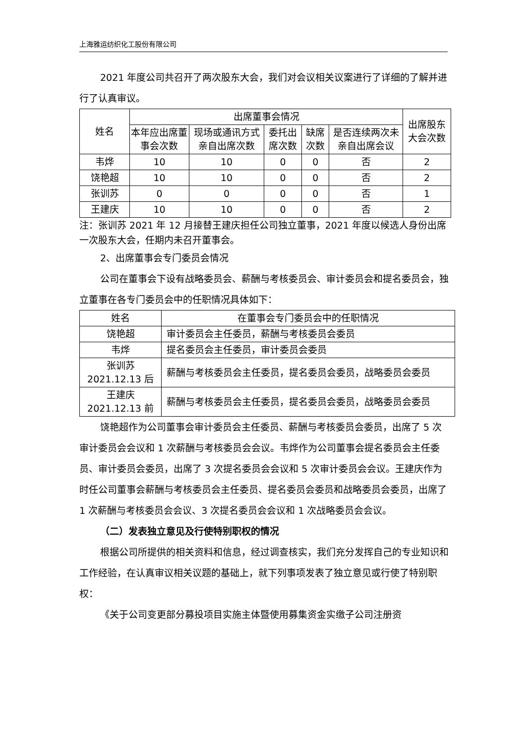上海雅运纺织化工股份有限公司
2021 年度公司共召开了两次股东大会，我们对会议相关议案进行了详细的了解并进行了认真审议。
| 姓名 | 出席董事会情况 | | | | | 出席股东大会次数 |
| --- | --- | --- | --- | --- | --- | --- |
| | 本年应出席董事会次数 | 现场或通讯方式亲自出席次数 | 委托出席次数 | 缺席次数 | 是否连续两次未亲自出席会议 | |
| 韦烨 | 10 | 10 | 0 | 0 | 否 | 2 |
| 饶艳超 | 10 | 10 | 0 | 0 | 否 | 2 |
| 张训苏 | 0 | 0 | 0 | 0 | 否 | 1 |
| 王建庆 | 10 | 10 | 0 | 0 | 否 | 2 |
注：张训苏 2021 年 12 月接替王建庆担任公司独立董事，2021 年度以候选人身份出席一次股东大会，任期内未召开董事会。
2、出席董事会专门委员会情况
公司在董事会下设有战略委员会、薪酬与考核委员会、审计委员会和提名委员会，独立董事在各专门委员会中的任职情况具体如下：
| 姓名 | 在董事会专门委员会中的任职情况 |
| --- | --- |
| 饶艳超 | 审计委员会主任委员，薪酬与考核委员会委员 |
| 韦烨 | 提名委员会主任委员，审计委员会委员 |
| 张训苏 2021.12.13 后 | 薪酬与考核委员会主任委员，提名委员会委员，战略委员会委员 |
| 王建庆 2021.12.13 前 | 薪酬与考核委员会主任委员，提名委员会委员，战略委员会委员 |
饶艳超作为公司董事会审计委员会主任委员、薪酬与考核委员会委员，出席了 5 次审计委员会会议和 1 次薪酬与考核委员会会议。韦烨作为公司董事会提名委员会主任委员、审计委员会委员，出席了 3 次提名委员会会议和 5 次审计委员会会议。王建庆作为时任公司董事会薪酬与考核委员会主任委员、提名委员会委员和战略委员会委员，出席了 1 次薪酬与考核委员会会议、3 次提名委员会会议和 1 次战略委员会会议。
（二）发表独立意见及行使特别职权的情况
根据公司所提供的相关资料和信息，经过调查核实，我们充分发挥自己的专业知识和工作经验，在认真审议相关议题的基础上，就下列事项发表了独立意见或行使了特别职权：
《关于公司变更部分募投项目实施主体暨使用募集资金实缴子公司注册资